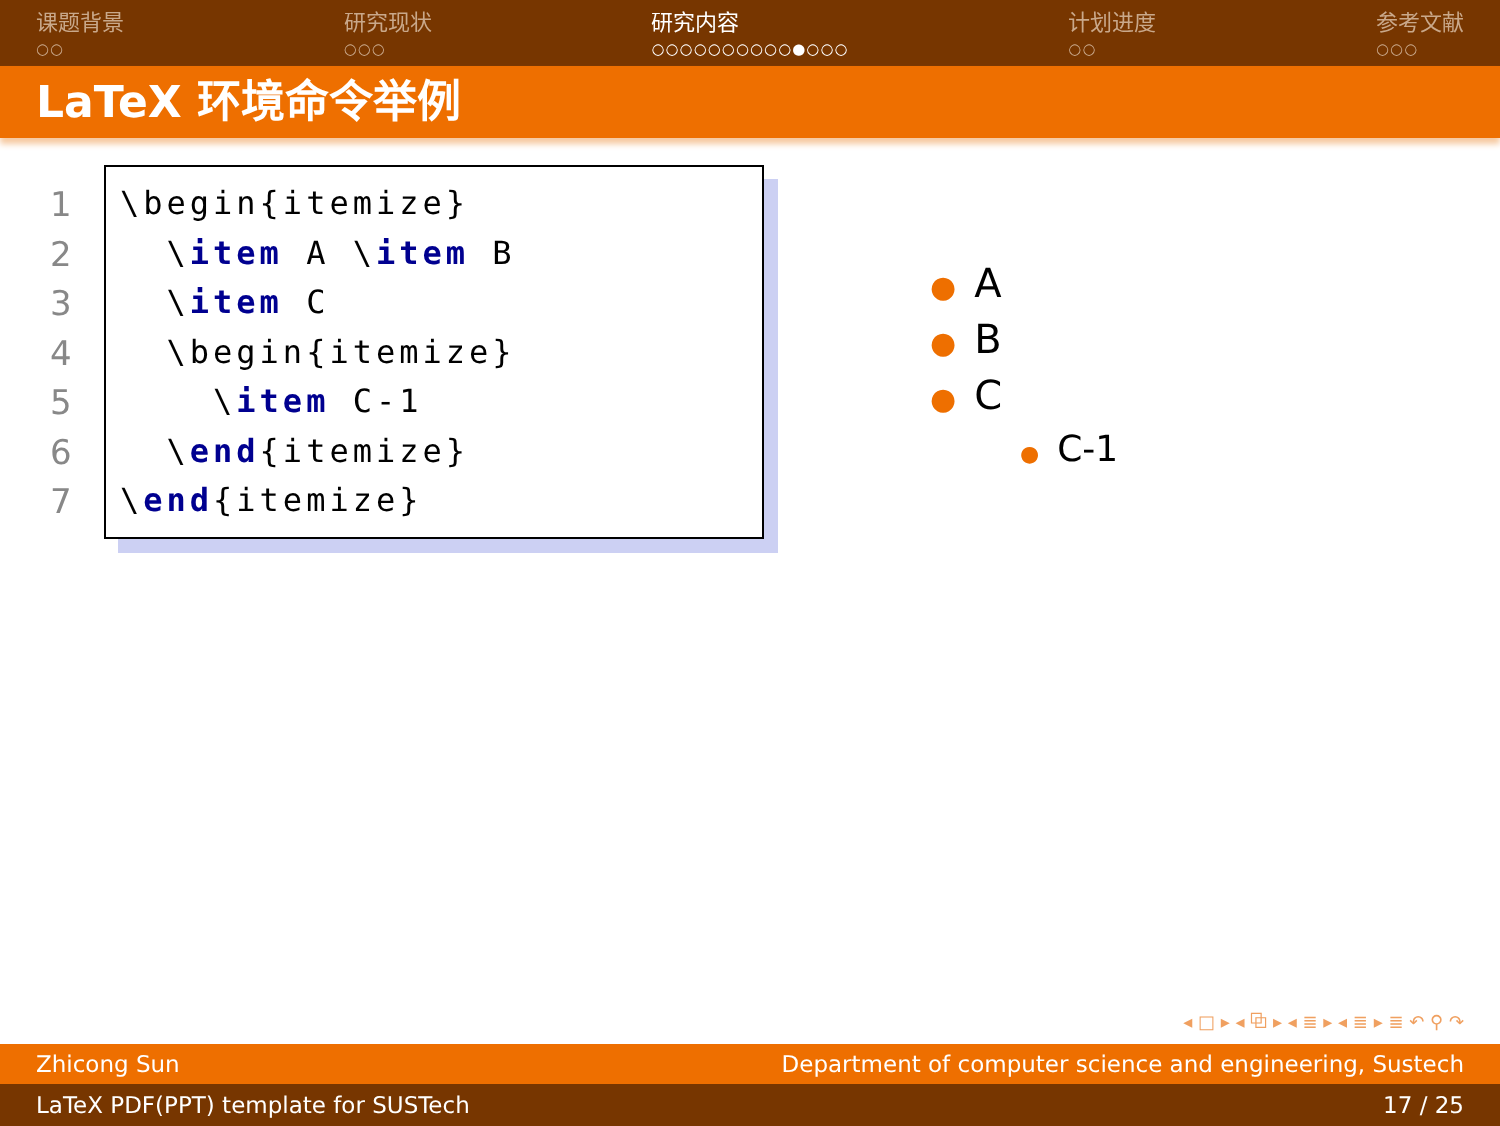课题背景
○○
研究现状
○○○
研究内容
○○○○○○○○○○●○○○
计划进度
○○
参考文献
○○○
LaTeX 环境命令举例
1
2
3
4
5
6
7
\begin{itemize}
  \item A \item B
  \item C
  \begin{itemize}
    \item C-1
  \end{itemize}
\end{itemize}
● A
● B
● C
● C-1
◂ □ ▸ ◂ ⧉ ▸ ◂ ≣ ▸ ◂ ≣ ▸ ≣ ↶ ⚲ ↷
Zhicong Sun Department of computer science and engineering, Sustech
LaTeX PDF(PPT) template for SUSTech 17 / 25